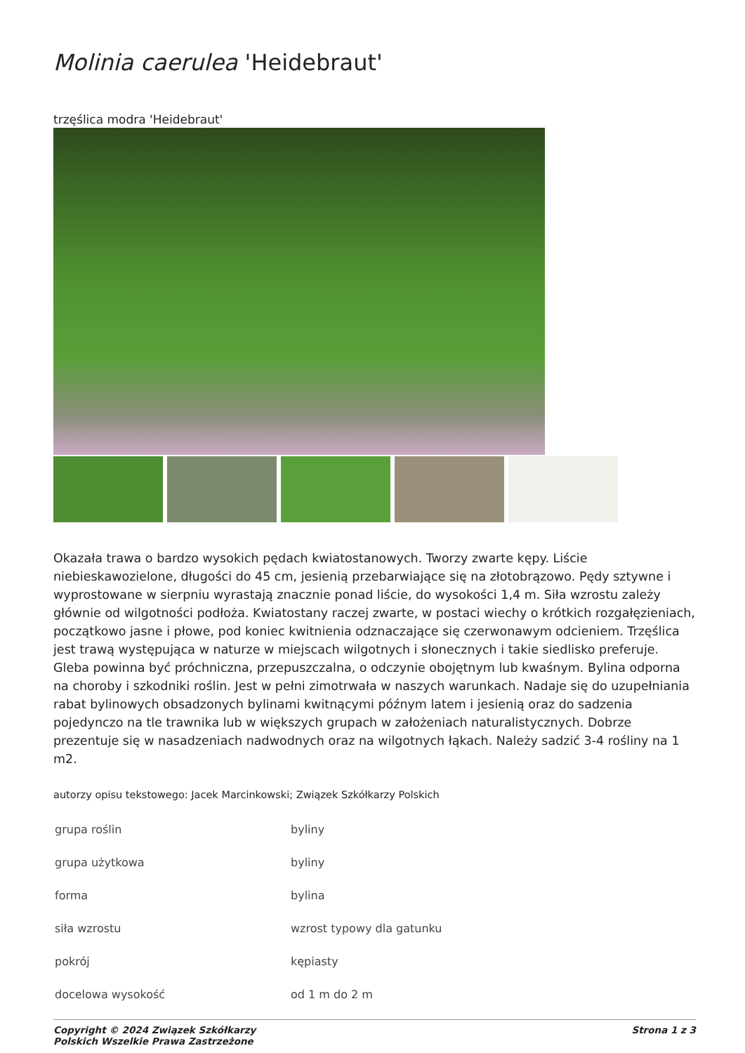Molinia caerulea 'Heidebraut'
trzęślica modra 'Heidebraut'
Okazała trawa o bardzo wysokich pędach kwiatostanowych. Tworzy zwarte kępy. Liście niebieskawozielone, długości do 45 cm, jesienią przebarwiające się na złotobrązowo. Pędy sztywne i wyprostowane w sierpniu wyrastają znacznie ponad liście, do wysokości 1,4 m. Siła wzrostu zależy głównie od wilgotności podłoża. Kwiatostany raczej zwarte, w postaci wiechy o krótkich rozgałęzieniach, początkowo jasne i płowe, pod koniec kwitnienia odznaczające się czerwonawym odcieniem. Trzęślica jest trawą występująca w naturze w miejscach wilgotnych i słonecznych i takie siedlisko preferuje. Gleba powinna być próchniczna, przepuszczalna, o odczynie obojętnym lub kwaśnym. Bylina odporna na choroby i szkodniki roślin. Jest w pełni zimotrwała w naszych warunkach. Nadaje się do uzupełniania rabat bylinowych obsadzonych bylinami kwitnącymi późnym latem i jesienią oraz do sadzenia pojedynczo na tle trawnika lub w większych grupach w założeniach naturalistycznych. Dobrze prezentuje się w nasadzeniach nadwodnych oraz na wilgotnych łąkach. Należy sadzić 3-4 rośliny na 1 m2.
autorzy opisu tekstowego: Jacek Marcinkowski; Związek Szkółkarzy Polskich
| grupa roślin | byliny |
| grupa użytkowa | byliny |
| forma | bylina |
| siła wzrostu | wzrost typowy dla gatunku |
| pokrój | kępiasty |
| docelowa wysokość | od 1 m do 2 m |
Copyright © 2024 Związek Szkółkarzy
Polskich Wszelkie Prawa Zastrzeżone
Strona 1 z 3